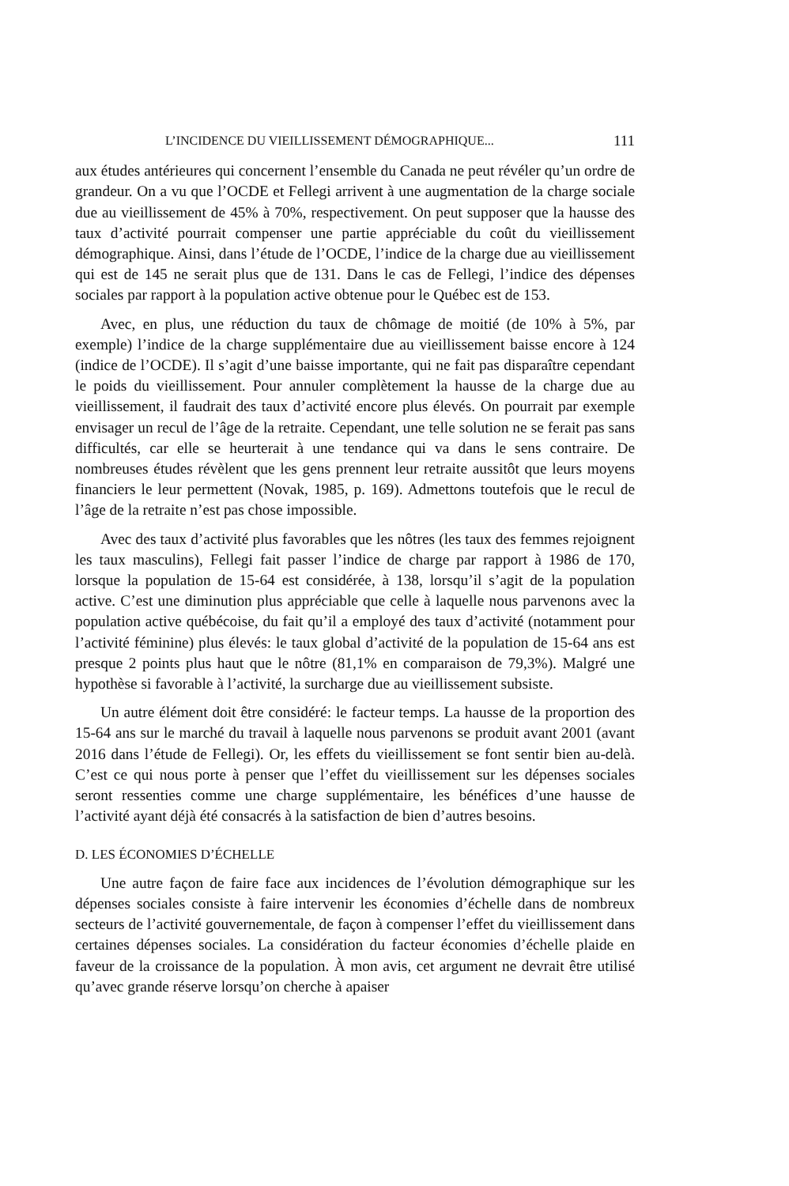L’INCIDENCE DU VIEILLISSEMENT DÉMOGRAPHIQUE... 111
aux études antérieures qui concernent l’ensemble du Canada ne peut révéler qu’un ordre de grandeur. On a vu que l’OCDE et Fellegi arrivent à une augmentation de la charge sociale due au vieillissement de 45% à 70%, respectivement. On peut supposer que la hausse des taux d’activité pourrait compenser une partie appréciable du coût du vieillissement démographique. Ainsi, dans l’étude de l’OCDE, l’indice de la charge due au vieillissement qui est de 145 ne serait plus que de 131. Dans le cas de Fellegi, l’indice des dépenses sociales par rapport à la population active obtenue pour le Québec est de 153.
Avec, en plus, une réduction du taux de chômage de moitié (de 10% à 5%, par exemple) l’indice de la charge supplémentaire due au vieillissement baisse encore à 124 (indice de l’OCDE). Il s’agit d’une baisse importante, qui ne fait pas disparaître cependant le poids du vieillissement. Pour annuler complètement la hausse de la charge due au vieillissement, il faudrait des taux d’activité encore plus élevés. On pourrait par exemple envisager un recul de l’âge de la retraite. Cependant, une telle solution ne se ferait pas sans difficultés, car elle se heurterait à une tendance qui va dans le sens contraire. De nombreuses études révèlent que les gens prennent leur retraite aussitôt que leurs moyens financiers le leur permettent (Novak, 1985, p. 169). Admettons toutefois que le recul de l’âge de la retraite n’est pas chose impossible.
Avec des taux d’activité plus favorables que les nôtres (les taux des femmes rejoignent les taux masculins), Fellegi fait passer l’indice de charge par rapport à 1986 de 170, lorsque la population de 15-64 est considérée, à 138, lorsqu’il s’agit de la population active. C’est une diminution plus appréciable que celle à laquelle nous parvenons avec la population active québécoise, du fait qu’il a employé des taux d’activité (notamment pour l’activité féminine) plus élevés: le taux global d’activité de la population de 15-64 ans est presque 2 points plus haut que le nôtre (81,1% en comparaison de 79,3%). Malgré une hypothèse si favorable à l’activité, la surcharge due au vieillissement subsiste.
Un autre élément doit être considéré: le facteur temps. La hausse de la proportion des 15-64 ans sur le marché du travail à laquelle nous parvenons se produit avant 2001 (avant 2016 dans l’étude de Fellegi). Or, les effets du vieillissement se font sentir bien au-delà. C’est ce qui nous porte à penser que l’effet du vieillissement sur les dépenses sociales seront ressenties comme une charge supplémentaire, les bénéfices d’une hausse de l’activité ayant déjà été consacrés à la satisfaction de bien d’autres besoins.
D. LES ÉCONOMIES D’ÉCHELLE
Une autre façon de faire face aux incidences de l’évolution démographique sur les dépenses sociales consiste à faire intervenir les économies d’échelle dans de nombreux secteurs de l’activité gouvernementale, de façon à compenser l’effet du vieillissement dans certaines dépenses sociales. La considération du facteur économies d’échelle plaide en faveur de la croissance de la population. À mon avis, cet argument ne devrait être utilisé qu’avec grande réserve lorsqu’on cherche à apaiser